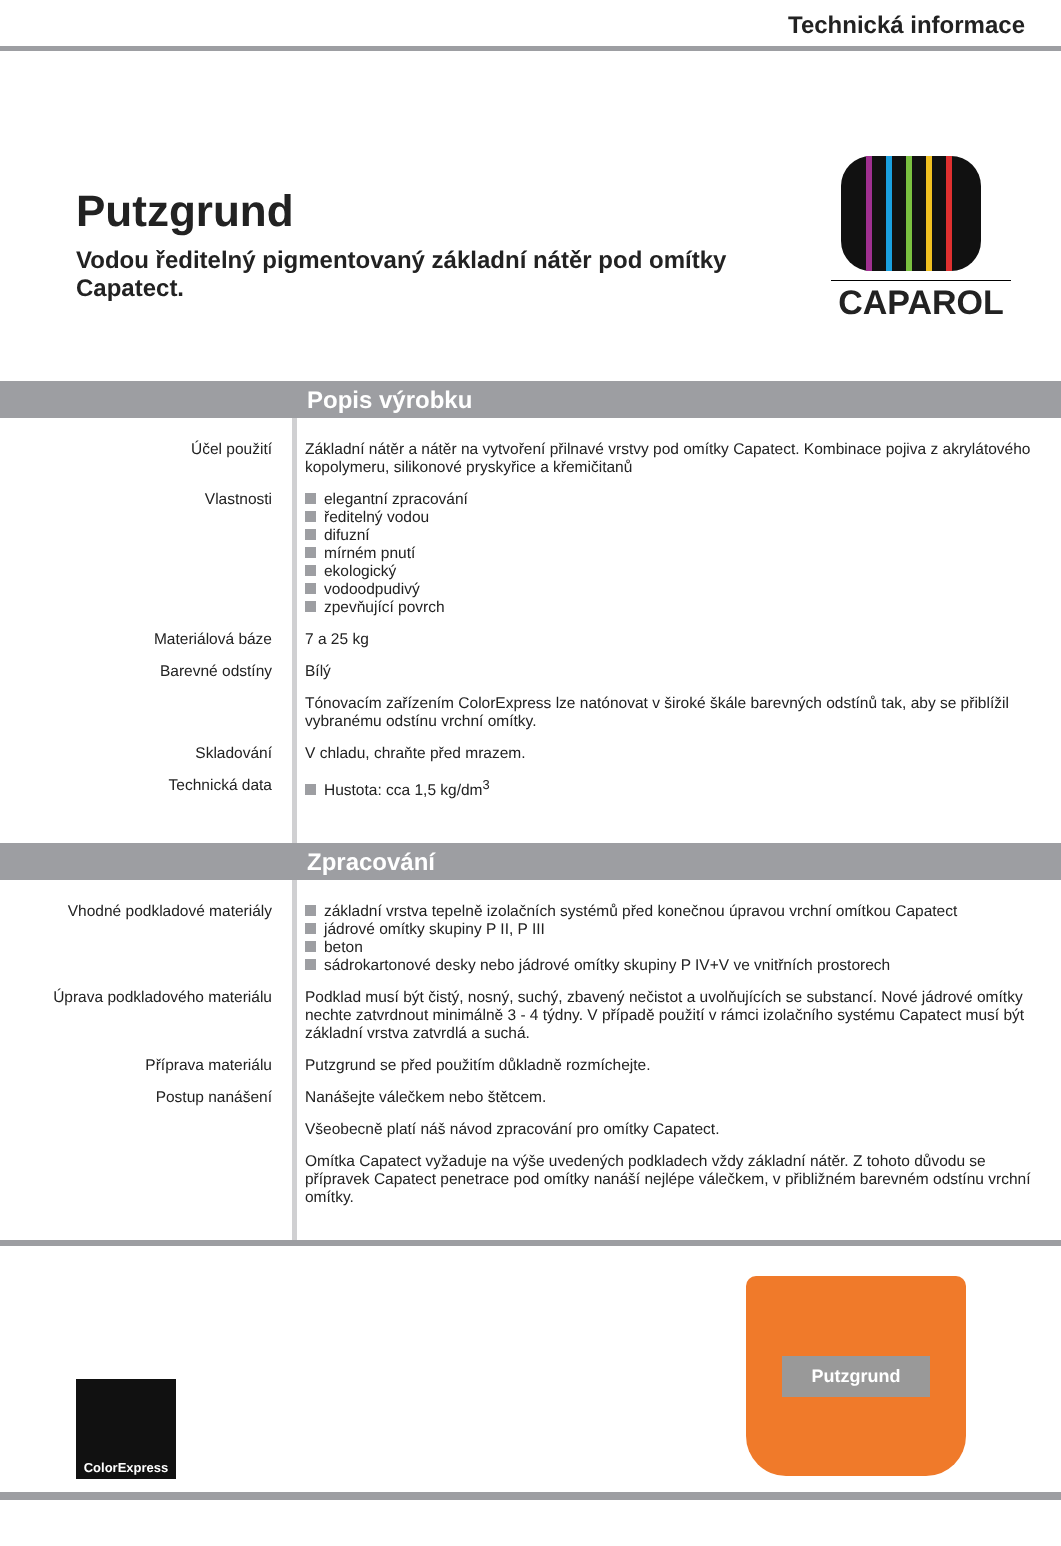Technická informace
Putzgrund
Vodou ředitelný pigmentovaný základní nátěr pod omítky Capatect.
CAPAROL
Popis výrobku
Účel použití Základní nátěr a nátěr na vytvoření přilnavé vrstvy pod omítky Capatect. Kombinace pojiva z akrylátového kopolymeru, silikonové pryskyřice a křemičitanů
Vlastnosti elegantní zpracování
ředitelný vodou
difuzní
mírném pnutí
ekologický
vodoodpudivý
zpevňující povrch
Materiálová báze 7 a 25 kg
Barevné odstíny Bílý
Tónovacím zařízením ColorExpress lze natónovat v široké škále barevných odstínů tak, aby se přiblížil vybranému odstínu vrchní omítky.
Skladování V chladu, chraňte před mrazem.
Technická data Hustota: cca 1,5 kg/dm<sup>3</sup>
Zpracování
Vhodné podkladové materiály základní vrstva tepelně izolačních systémů před konečnou úpravou vrchní omítkou Capatect
jádrové omítky skupiny P II, P III
beton
sádrokartonové desky nebo jádrové omítky skupiny P IV+V ve vnitřních prostorech
Úprava podkladového materiálu Podklad musí být čistý, nosný, suchý, zbavený nečistot a uvolňujících se substancí. Nové jádrové omítky nechte zatvrdnout minimálně 3 - 4 týdny. V případě použití v rámci izolačního systému Capatect musí být základní vrstva zatvrdlá a suchá.
Příprava materiálu Putzgrund se před použitím důkladně rozmíchejte.
Postup nanášení Nanášejte válečkem nebo štětcem.
Všeobecně platí náš návod zpracování pro omítky Capatect.
Omítka Capatect vyžaduje na výše uvedených podkladech vždy základní nátěr. Z tohoto důvodu se přípravek Capatect penetrace pod omítky nanáší nejlépe válečkem, v přibližném barevném odstínu vrchní omítky.
ColorExpress
Putzgrund